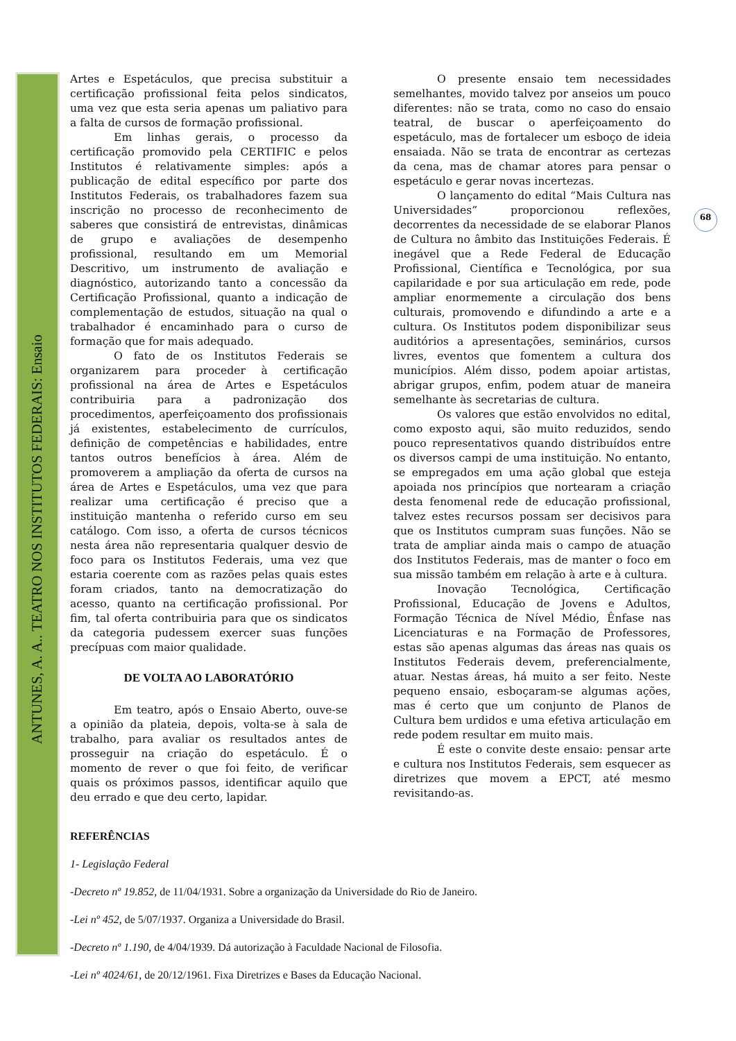ANTUNES, A. A.. TEATRO NOS INSTITUTOS FEDERAIS: Ensaio
68
Artes e Espetáculos, que precisa substituir a certificação profissional feita pelos sindicatos, uma vez que esta seria apenas um paliativo para a falta de cursos de formação profissional.
Em linhas gerais, o processo da certificação promovido pela CERTIFIC e pelos Institutos é relativamente simples: após a publicação de edital específico por parte dos Institutos Federais, os trabalhadores fazem sua inscrição no processo de reconhecimento de saberes que consistirá de entrevistas, dinâmicas de grupo e avaliações de desempenho profissional, resultando em um Memorial Descritivo, um instrumento de avaliação e diagnóstico, autorizando tanto a concessão da Certificação Profissional, quanto a indicação de complementação de estudos, situação na qual o trabalhador é encaminhado para o curso de formação que for mais adequado.
O fato de os Institutos Federais se organizarem para proceder à certificação profissional na área de Artes e Espetáculos contribuiria para a padronização dos procedimentos, aperfeiçoamento dos profissionais já existentes, estabelecimento de currículos, definição de competências e habilidades, entre tantos outros benefícios à área. Além de promoverem a ampliação da oferta de cursos na área de Artes e Espetáculos, uma vez que para realizar uma certificação é preciso que a instituição mantenha o referido curso em seu catálogo. Com isso, a oferta de cursos técnicos nesta área não representaria qualquer desvio de foco para os Institutos Federais, uma vez que estaria coerente com as razões pelas quais estes foram criados, tanto na democratização do acesso, quanto na certificação profissional. Por fim, tal oferta contribuiria para que os sindicatos da categoria pudessem exercer suas funções precípuas com maior qualidade.
DE VOLTA AO LABORATÓRIO
Em teatro, após o Ensaio Aberto, ouve-se a opinião da plateia, depois, volta-se à sala de trabalho, para avaliar os resultados antes de prosseguir na criação do espetáculo. É o momento de rever o que foi feito, de verificar quais os próximos passos, identificar aquilo que deu errado e que deu certo, lapidar.
O presente ensaio tem necessidades semelhantes, movido talvez por anseios um pouco diferentes: não se trata, como no caso do ensaio teatral, de buscar o aperfeiçoamento do espetáculo, mas de fortalecer um esboço de ideia ensaiada. Não se trata de encontrar as certezas da cena, mas de chamar atores para pensar o espetáculo e gerar novas incertezas.
O lançamento do edital “Mais Cultura nas Universidades” proporcionou reflexões, decorrentes da necessidade de se elaborar Planos de Cultura no âmbito das Instituições Federais. É inegável que a Rede Federal de Educação Profissional, Científica e Tecnológica, por sua capilaridade e por sua articulação em rede, pode ampliar enormemente a circulação dos bens culturais, promovendo e difundindo a arte e a cultura. Os Institutos podem disponibilizar seus auditórios a apresentações, seminários, cursos livres, eventos que fomentem a cultura dos municípios. Além disso, podem apoiar artistas, abrigar grupos, enfim, podem atuar de maneira semelhante às secretarias de cultura.
Os valores que estão envolvidos no edital, como exposto aqui, são muito reduzidos, sendo pouco representativos quando distribuídos entre os diversos campi de uma instituição. No entanto, se empregados em uma ação global que esteja apoiada nos princípios que nortearam a criação desta fenomenal rede de educação profissional, talvez estes recursos possam ser decisivos para que os Institutos cumpram suas funções. Não se trata de ampliar ainda mais o campo de atuação dos Institutos Federais, mas de manter o foco em sua missão também em relação à arte e à cultura.
Inovação Tecnológica, Certificação Profissional, Educação de Jovens e Adultos, Formação Técnica de Nível Médio, Ênfase nas Licenciaturas e na Formação de Professores, estas são apenas algumas das áreas nas quais os Institutos Federais devem, preferencialmente, atuar. Nestas áreas, há muito a ser feito. Neste pequeno ensaio, esboçaram-se algumas ações, mas é certo que um conjunto de Planos de Cultura bem urdidos e uma efetiva articulação em rede podem resultar em muito mais.
É este o convite deste ensaio: pensar arte e cultura nos Institutos Federais, sem esquecer as diretrizes que movem a EPCT, até mesmo revisitando-as.
REFERÊNCIAS
1- Legislação Federal
-Decreto nº 19.852, de 11/04/1931. Sobre a organização da Universidade do Rio de Janeiro.
-Lei nº 452, de 5/07/1937. Organiza a Universidade do Brasil.
-Decreto nº 1.190, de 4/04/1939. Dá autorização à Faculdade Nacional de Filosofia.
-Lei nº 4024/61, de 20/12/1961. Fixa Diretrizes e Bases da Educação Nacional.